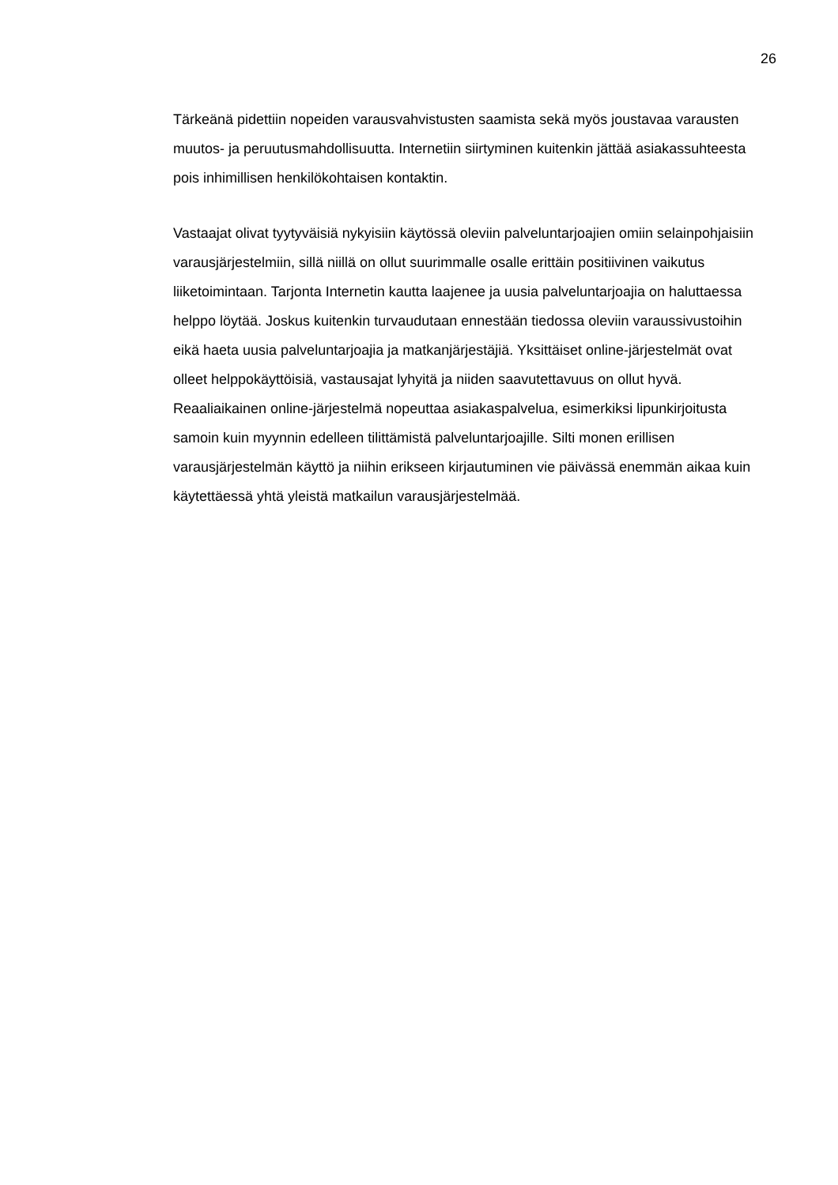26
Tärkeänä pidettiin nopeiden varausvahvistusten saamista sekä myös joustavaa varausten muutos- ja peruutusmahdollisuutta. Internetiin siirtyminen kuitenkin jättää asiakassuhteesta pois inhimillisen henkilökohtaisen kontaktin.
Vastaajat olivat tyytyväisiä nykyisiin käytössä oleviin palveluntarjoajien omiin selainpohjaisiin varausjärjestelmiin, sillä niillä on ollut suurimmalle osalle erittäin positiivinen vaikutus liiketoimintaan. Tarjonta Internetin kautta laajenee ja uusia palveluntarjoajia on haluttaessa helppo löytää. Joskus kuitenkin turvaudutaan ennestään tiedossa oleviin varaussivustoihin eikä haeta uusia palveluntarjoajia ja matkanjärjestäjiä. Yksittäiset online-järjestelmät ovat olleet helppokäyttöisiä, vastausajat lyhyitä ja niiden saavutettavuus on ollut hyvä. Reaaliaikainen online-järjestelmä nopeuttaa asiakaspalvelua, esimerkiksi lipunkirjoitusta samoin kuin myynnin edelleen tilittämistä palveluntarjoajille. Silti monen erillisen varausjärjestelmän käyttö ja niihin erikseen kirjautuminen vie päivässä enemmän aikaa kuin käytettäessä yhtä yleistä matkailun varausjärjestelmää.